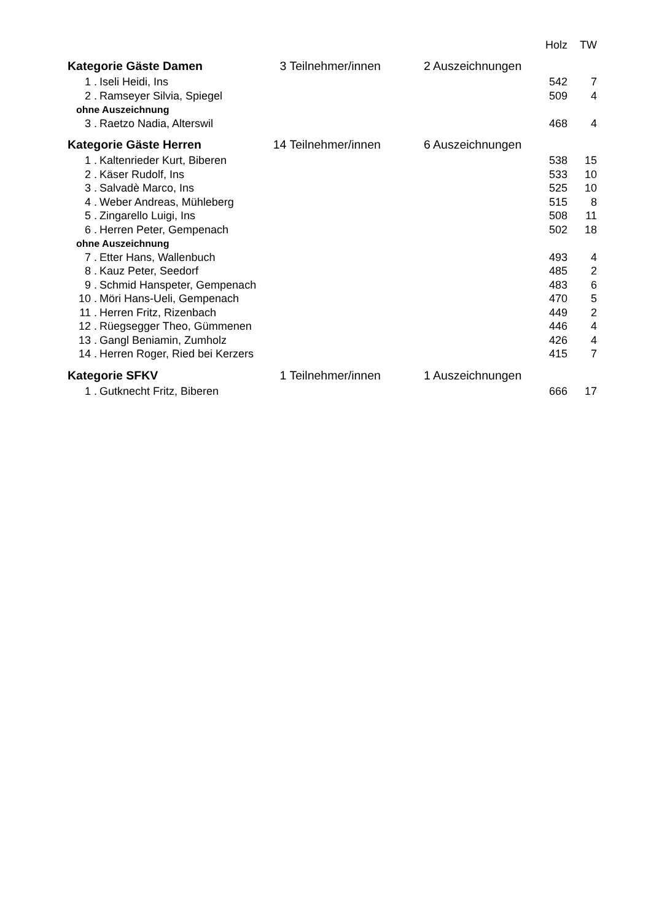| | | | | Holz | TW |
| --- | --- | --- | --- | --- | --- |
| Kategorie Gäste Damen | | 3 Teilnehmer/innen | 2 Auszeichnungen | | |
| 1 . | Iseli Heidi, Ins | | | 542 | 7 |
| 2 . | Ramseyer Silvia, Spiegel | | | 509 | 4 |
| ohne Auszeichnung | | | | | |
| 3 . | Raetzo Nadia, Alterswil | | | 468 | 4 |
| Kategorie Gäste Herren | | 14 Teilnehmer/innen | 6 Auszeichnungen | | |
| 1 . | Kaltenrieder Kurt, Biberen | | | 538 | 15 |
| 2 . | Käser Rudolf, Ins | | | 533 | 10 |
| 3 . | Salvadè Marco, Ins | | | 525 | 10 |
| 4 . | Weber Andreas, Mühleberg | | | 515 | 8 |
| 5 . | Zingarello Luigi, Ins | | | 508 | 11 |
| 6 . | Herren Peter, Gempenach | | | 502 | 18 |
| ohne Auszeichnung | | | | | |
| 7 . | Etter Hans, Wallenbuch | | | 493 | 4 |
| 8 . | Kauz Peter, Seedorf | | | 485 | 2 |
| 9 . | Schmid Hanspeter, Gempenach | | | 483 | 6 |
| 10 . | Möri Hans-Ueli, Gempenach | | | 470 | 5 |
| 11 . | Herren Fritz, Rizenbach | | | 449 | 2 |
| 12 . | Rüegsegger Theo, Gümmenen | | | 446 | 4 |
| 13 . | Gangl Beniamin, Zumholz | | | 426 | 4 |
| 14 . | Herren Roger, Ried bei Kerzers | | | 415 | 7 |
| Kategorie SFKV | | 1 Teilnehmer/innen | 1 Auszeichnungen | | |
| 1 . | Gutknecht Fritz, Biberen | | | 666 | 17 |